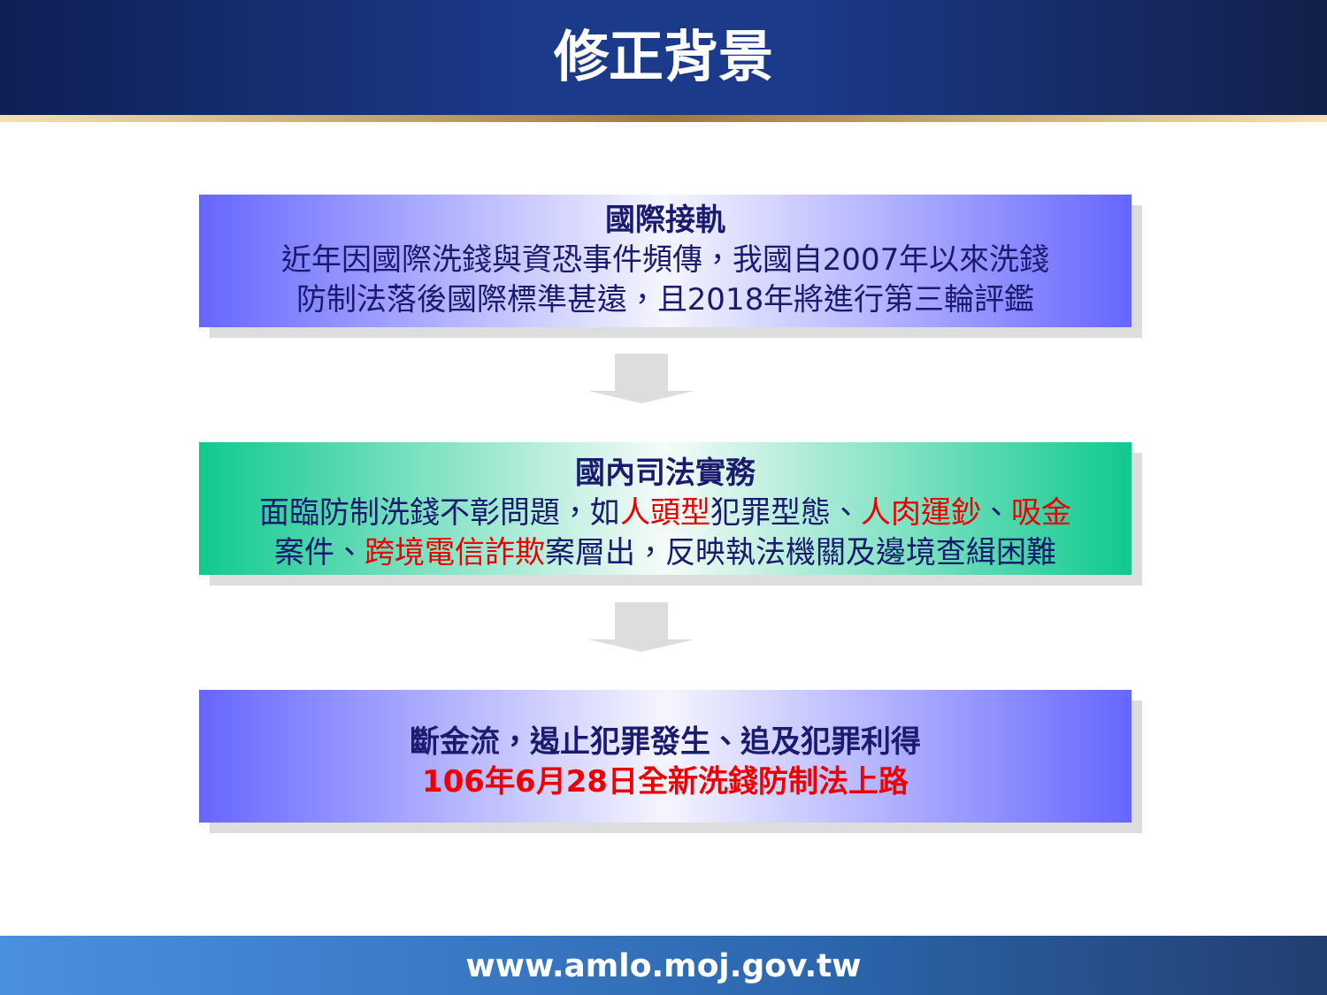修正背景
國際接軌
近年因國際洗錢與資恐事件頻傳，我國自2007年以來洗錢
防制法落後國際標準甚遠，且2018年將進行第三輪評鑑
國內司法實務
面臨防制洗錢不彰問題，如人頭型犯罪型態、人肉運鈔、吸金
案件、跨境電信詐欺案層出，反映執法機關及邊境查緝困難
斷金流，遏止犯罪發生、追及犯罪利得
106年6月28日全新洗錢防制法上路
www.amlo.moj.gov.tw